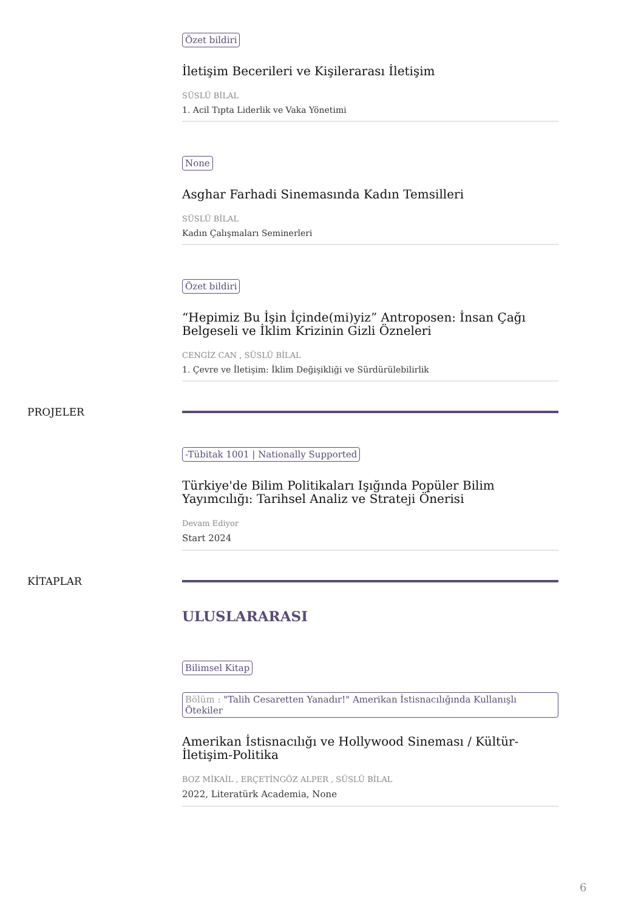Özet bildiri
İletişim Becerileri ve Kişilerarası İletişim
SÜSLÜ BİLAL
1. Acil Tıpta Liderlik ve Vaka Yönetimi
None
Asghar Farhadi Sinemasında Kadın Temsilleri
SÜSLÜ BİLAL
Kadın Çalışmaları Seminerleri
Özet bildiri
“Hepimiz Bu İşin İçinde(mi)yiz” Antroposen: İnsan Çağı Belgeseli ve İklim Krizinin Gizli Özneleri
CENGİZ CAN , SÜSLÜ BİLAL
1. Çevre ve İletişim: İklim Değişikliği ve Sürdürülebilirlik
PROJELER -Tübitak 1001 | Nationally Supported
Türkiye'de Bilim Politikaları Işığında Popüler Bilim Yayımcılığı: Tarihsel Analiz ve Strateji Önerisi
Devam Ediyor
Start 2024
KİTAPLAR
ULUSLARARASI
Bilimsel Kitap
Bölüm : "Talih Cesaretten Yanadır!" Amerikan İstisnacılığında Kullanışlı Ötekiler
Amerikan İstisnacılığı ve Hollywood Sineması / Kültür-İletişim-Politika
BOZ MİKAİL , ERÇETİNGÖZ ALPER , SÜSLÜ BİLAL
2022, Literatürk Academia, None
6